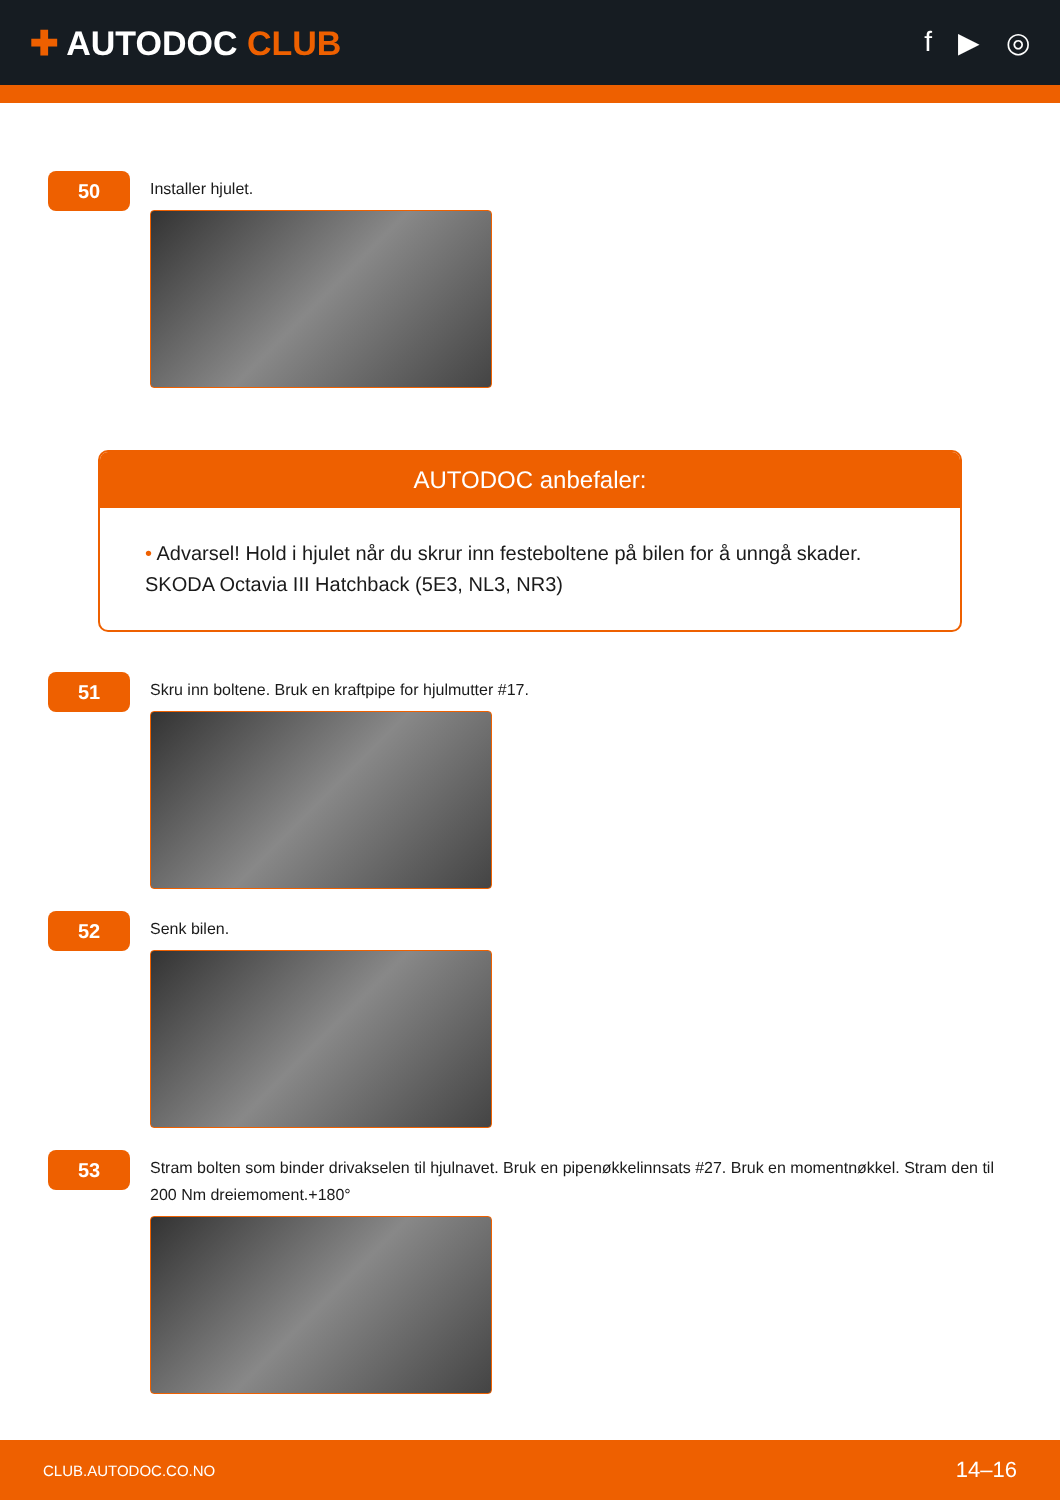✚ AUTODOC CLUB
f ▶ ◎
50
Installer hjulet.
AUTODOC anbefaler:
• Advarsel! Hold i hjulet når du skrur inn festeboltene på bilen for å unngå skader. SKODA Octavia III Hatchback (5E3, NL3, NR3)
51
Skru inn boltene. Bruk en kraftpipe for hjulmutter #17.
52
Senk bilen.
53
Stram bolten som binder drivakselen til hjulnavet. Bruk en pipenøkkelinnsats #27. Bruk en momentnøkkel. Stram den til 200 Nm dreiemoment.+180°
CLUB.AUTODOC.CO.NO 14–16